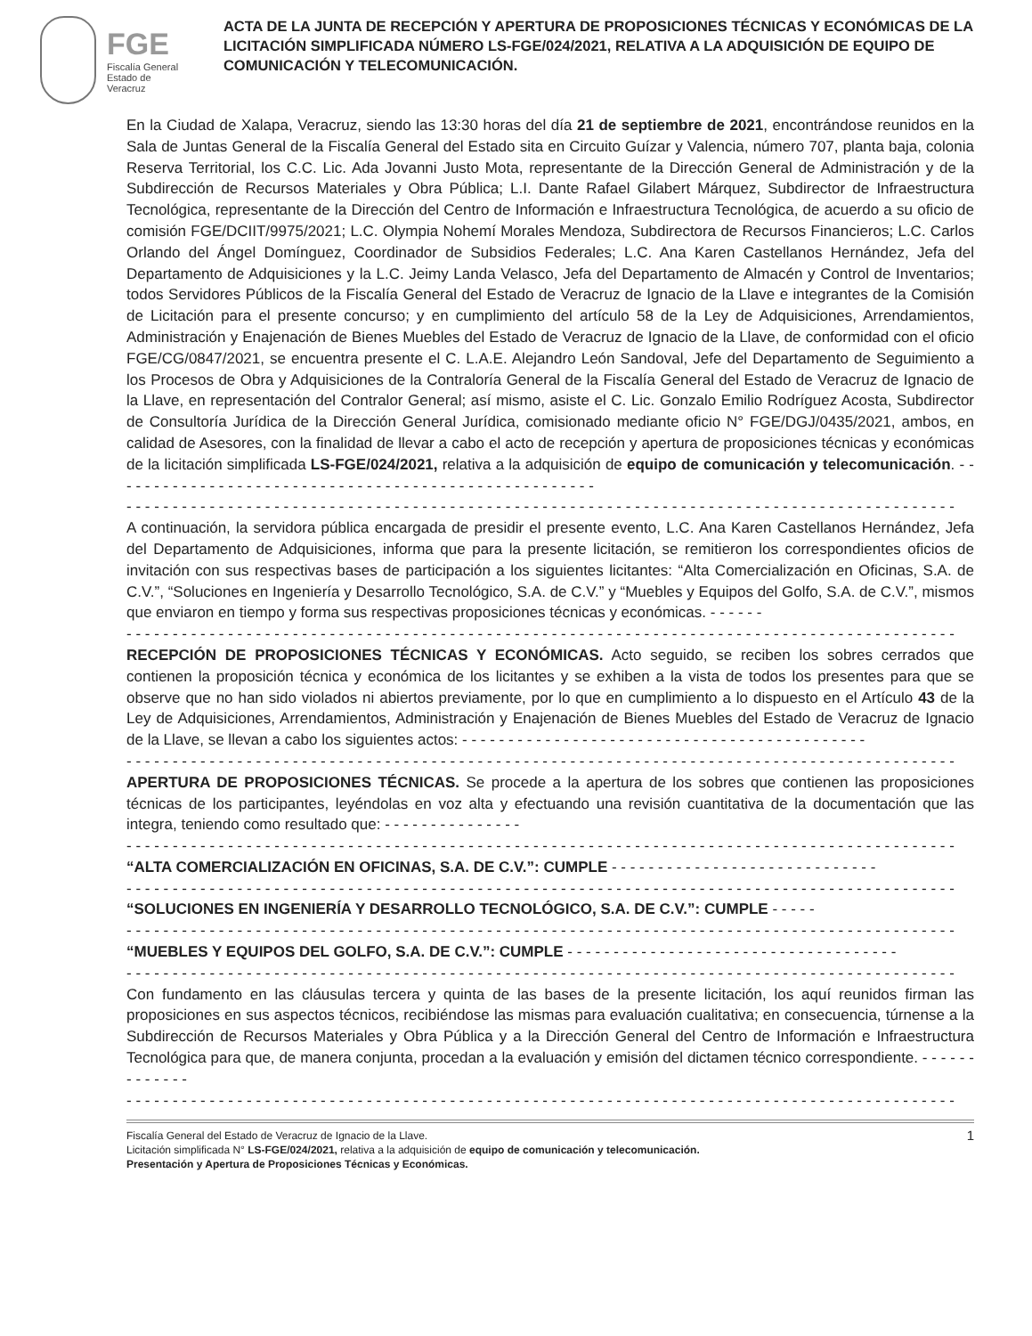FGE
Fiscalía General
Estado de Veracruz
ACTA DE LA JUNTA DE RECEPCIÓN Y APERTURA DE PROPOSICIONES TÉCNICAS Y ECONÓMICAS DE LA LICITACIÓN SIMPLIFICADA NÚMERO LS-FGE/024/2021, RELATIVA A LA ADQUISICIÓN DE EQUIPO DE COMUNICACIÓN Y TELECOMUNICACIÓN.
En la Ciudad de Xalapa, Veracruz, siendo las 13:30 horas del día 21 de septiembre de 2021, encontrándose reunidos en la Sala de Juntas General de la Fiscalía General del Estado sita en Circuito Guízar y Valencia, número 707, planta baja, colonia Reserva Territorial, los C.C. Lic. Ada Jovanni Justo Mota, representante de la Dirección General de Administración y de la Subdirección de Recursos Materiales y Obra Pública; L.I. Dante Rafael Gilabert Márquez, Subdirector de Infraestructura Tecnológica, representante de la Dirección del Centro de Información e Infraestructura Tecnológica, de acuerdo a su oficio de comisión FGE/DCIIT/9975/2021; L.C. Olympia Nohemí Morales Mendoza, Subdirectora de Recursos Financieros; L.C. Carlos Orlando del Ángel Domínguez, Coordinador de Subsidios Federales; L.C. Ana Karen Castellanos Hernández, Jefa del Departamento de Adquisiciones y la L.C. Jeimy Landa Velasco, Jefa del Departamento de Almacén y Control de Inventarios; todos Servidores Públicos de la Fiscalía General del Estado de Veracruz de Ignacio de la Llave e integrantes de la Comisión de Licitación para el presente concurso; y en cumplimiento del artículo 58 de la Ley de Adquisiciones, Arrendamientos, Administración y Enajenación de Bienes Muebles del Estado de Veracruz de Ignacio de la Llave, de conformidad con el oficio FGE/CG/0847/2021, se encuentra presente el C. L.A.E. Alejandro León Sandoval, Jefe del Departamento de Seguimiento a los Procesos de Obra y Adquisiciones de la Contraloría General de la Fiscalía General del Estado de Veracruz de Ignacio de la Llave, en representación del Contralor General; así mismo, asiste el C. Lic. Gonzalo Emilio Rodríguez Acosta, Subdirector de Consultoría Jurídica de la Dirección General Jurídica, comisionado mediante oficio N° FGE/DGJ/0435/2021, ambos, en calidad de Asesores, con la finalidad de llevar a cabo el acto de recepción y apertura de proposiciones técnicas y económicas de la licitación simplificada LS-FGE/024/2021, relativa a la adquisición de equipo de comunicación y telecomunicación. - - - - - - - - - - - - - - - - - - - - - - - - - - - - - - - - - - - - - - - - - - - - - - - - - - - - -
- - - - - - - - - - - - - - - - - - - - - - - - - - - - - - - - - - - - - - - - - - - - - - - - - - - - - - - - - - - - - - - - - - - - - - - - - - - - - - - - - - - - - - - - - -
A continuación, la servidora pública encargada de presidir el presente evento, L.C. Ana Karen Castellanos Hernández, Jefa del Departamento de Adquisiciones, informa que para la presente licitación, se remitieron los correspondientes oficios de invitación con sus respectivas bases de participación a los siguientes licitantes: “Alta Comercialización en Oficinas, S.A. de C.V.”, “Soluciones en Ingeniería y Desarrollo Tecnológico, S.A. de C.V.” y “Muebles y Equipos del Golfo, S.A. de C.V.”, mismos que enviaron en tiempo y forma sus respectivas proposiciones técnicas y económicas. - - - - - -
- - - - - - - - - - - - - - - - - - - - - - - - - - - - - - - - - - - - - - - - - - - - - - - - - - - - - - - - - - - - - - - - - - - - - - - - - - - - - - - - - - - - - - - - - -
RECEPCIÓN DE PROPOSICIONES TÉCNICAS Y ECONÓMICAS. Acto seguido, se reciben los sobres cerrados que contienen la proposición técnica y económica de los licitantes y se exhiben a la vista de todos los presentes para que se observe que no han sido violados ni abiertos previamente, por lo que en cumplimiento a lo dispuesto en el Artículo 43 de la Ley de Adquisiciones, Arrendamientos, Administración y Enajenación de Bienes Muebles del Estado de Veracruz de Ignacio de la Llave, se llevan a cabo los siguientes actos: - - - - - - - - - - - - - - - - - - - - - - - - - - - - - - - - - - - - - - - - - - - -
- - - - - - - - - - - - - - - - - - - - - - - - - - - - - - - - - - - - - - - - - - - - - - - - - - - - - - - - - - - - - - - - - - - - - - - - - - - - - - - - - - - - - - - - - -
APERTURA DE PROPOSICIONES TÉCNICAS. Se procede a la apertura de los sobres que contienen las proposiciones técnicas de los participantes, leyéndolas en voz alta y efectuando una revisión cuantitativa de la documentación que las integra, teniendo como resultado que: - - - - - - - - - - - - - - -
- - - - - - - - - - - - - - - - - - - - - - - - - - - - - - - - - - - - - - - - - - - - - - - - - - - - - - - - - - - - - - - - - - - - - - - - - - - - - - - - - - - - - - - - - -
“ALTA COMERCIALIZACIÓN EN OFICINAS, S.A. DE C.V.”: CUMPLE - - - - - - - - - - - - - - - - - - - - - - - - - - - - -
- - - - - - - - - - - - - - - - - - - - - - - - - - - - - - - - - - - - - - - - - - - - - - - - - - - - - - - - - - - - - - - - - - - - - - - - - - - - - - - - - - - - - - - - - -
“SOLUCIONES EN INGENIERÍA Y DESARROLLO TECNOLÓGICO, S.A. DE C.V.”: CUMPLE - - - - -
- - - - - - - - - - - - - - - - - - - - - - - - - - - - - - - - - - - - - - - - - - - - - - - - - - - - - - - - - - - - - - - - - - - - - - - - - - - - - - - - - - - - - - - - - -
“MUEBLES Y EQUIPOS DEL GOLFO, S.A. DE C.V.”: CUMPLE - - - - - - - - - - - - - - - - - - - - - - - - - - - - - - - - - - - -
- - - - - - - - - - - - - - - - - - - - - - - - - - - - - - - - - - - - - - - - - - - - - - - - - - - - - - - - - - - - - - - - - - - - - - - - - - - - - - - - - - - - - - - - - -
Con fundamento en las cláusulas tercera y quinta de las bases de la presente licitación, los aquí reunidos firman las proposiciones en sus aspectos técnicos, recibiéndose las mismas para evaluación cualitativa; en consecuencia, túrnense a la Subdirección de Recursos Materiales y Obra Pública y a la Dirección General del Centro de Información e Infraestructura Tecnológica para que, de manera conjunta, procedan a la evaluación y emisión del dictamen técnico correspondiente. - - - - - - - - - - - - -
- - - - - - - - - - - - - - - - - - - - - - - - - - - - - - - - - - - - - - - - - - - - - - - - - - - - - - - - - - - - - - - - - - - - - - - - - - - - - - - - - - - - - - - - - -
Fiscalía General del Estado de Veracruz de Ignacio de la Llave. 1
Licitación simplificada N° LS-FGE/024/2021, relativa a la adquisición de equipo de comunicación y telecomunicación.
Presentación y Apertura de Proposiciones Técnicas y Económicas.